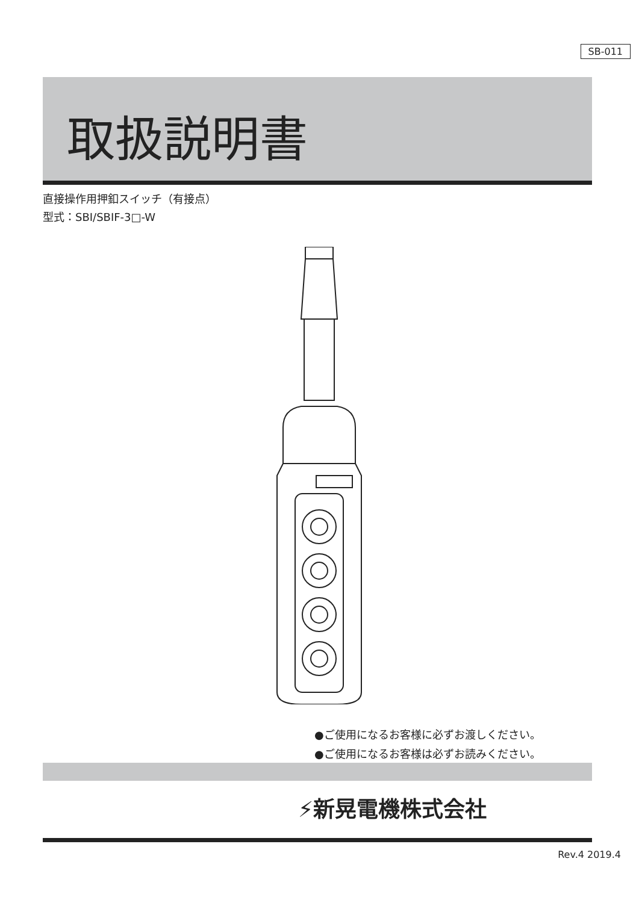SB-011
取扱説明書
直接操作用押釦スイッチ（有接点）
型式：SBI/SBIF-3□-W
●ご使用になるお客様に必ずお渡しください。
●ご使用になるお客様は必ずお読みください。
⚡新晃電機株式会社
Rev.4 2019.4